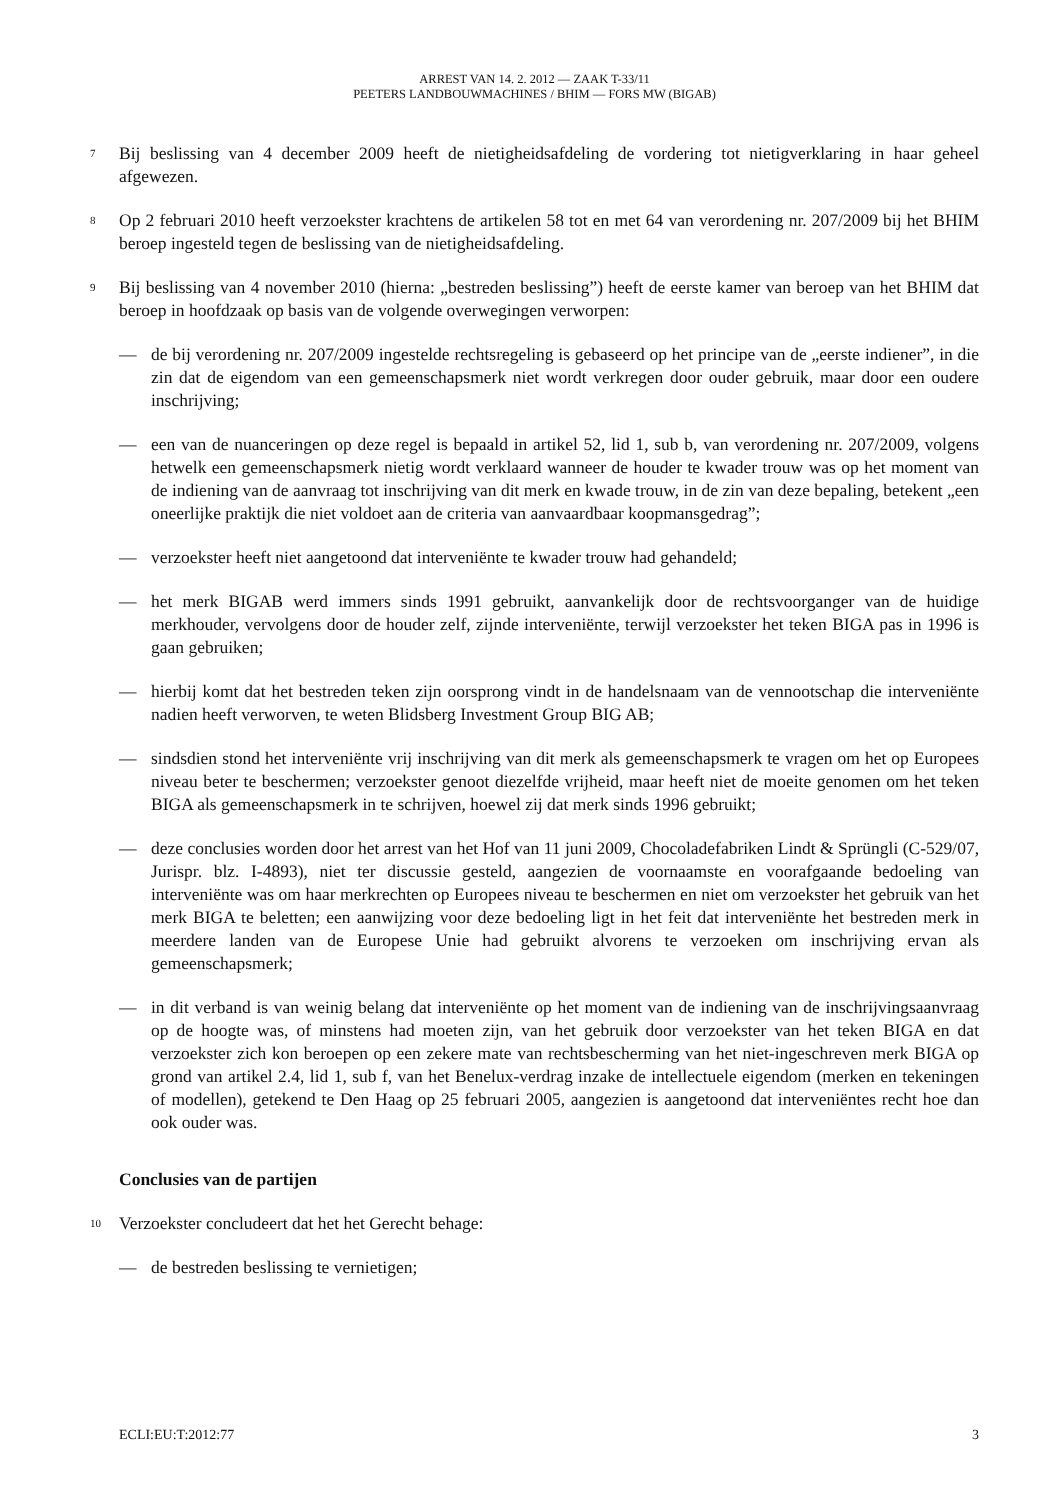ARREST VAN 14. 2. 2012 — ZAAK T-33/11
PEETERS LANDBOUWMACHINES / BHIM — FORS MW (BIGAB)
7
Bij beslissing van 4 december 2009 heeft de nietigheidsafdeling de vordering tot nietigverklaring in haar geheel afgewezen.
8
Op 2 februari 2010 heeft verzoekster krachtens de artikelen 58 tot en met 64 van verordening nr. 207/2009 bij het BHIM beroep ingesteld tegen de beslissing van de nietigheidsafdeling.
9
Bij beslissing van 4 november 2010 (hierna: „bestreden beslissing”) heeft de eerste kamer van beroep van het BHIM dat beroep in hoofdzaak op basis van de volgende overwegingen verworpen:
— de bij verordening nr. 207/2009 ingestelde rechtsregeling is gebaseerd op het principe van de „eerste indiener”, in die zin dat de eigendom van een gemeenschapsmerk niet wordt verkregen door ouder gebruik, maar door een oudere inschrijving;
— een van de nuanceringen op deze regel is bepaald in artikel 52, lid 1, sub b, van verordening nr. 207/2009, volgens hetwelk een gemeenschapsmerk nietig wordt verklaard wanneer de houder te kwader trouw was op het moment van de indiening van de aanvraag tot inschrijving van dit merk en kwade trouw, in de zin van deze bepaling, betekent „een oneerlijke praktijk die niet voldoet aan de criteria van aanvaardbaar koopmansgedrag”;
— verzoekster heeft niet aangetoond dat interveniënte te kwader trouw had gehandeld;
— het merk BIGAB werd immers sinds 1991 gebruikt, aanvankelijk door de rechtsvoorganger van de huidige merkhouder, vervolgens door de houder zelf, zijnde interveniënte, terwijl verzoekster het teken BIGA pas in 1996 is gaan gebruiken;
— hierbij komt dat het bestreden teken zijn oorsprong vindt in de handelsnaam van de vennootschap die interveniënte nadien heeft verworven, te weten Blidsberg Investment Group BIG AB;
— sindsdien stond het interveniënte vrij inschrijving van dit merk als gemeenschapsmerk te vragen om het op Europees niveau beter te beschermen; verzoekster genoot diezelfde vrijheid, maar heeft niet de moeite genomen om het teken BIGA als gemeenschapsmerk in te schrijven, hoewel zij dat merk sinds 1996 gebruikt;
— deze conclusies worden door het arrest van het Hof van 11 juni 2009, Chocoladefabriken Lindt & Sprüngli (C-529/07, Jurispr. blz. I-4893), niet ter discussie gesteld, aangezien de voornaamste en voorafgaande bedoeling van interveniënte was om haar merkrechten op Europees niveau te beschermen en niet om verzoekster het gebruik van het merk BIGA te beletten; een aanwijzing voor deze bedoeling ligt in het feit dat interveniënte het bestreden merk in meerdere landen van de Europese Unie had gebruikt alvorens te verzoeken om inschrijving ervan als gemeenschapsmerk;
— in dit verband is van weinig belang dat interveniënte op het moment van de indiening van de inschrijvingsaanvraag op de hoogte was, of minstens had moeten zijn, van het gebruik door verzoekster van het teken BIGA en dat verzoekster zich kon beroepen op een zekere mate van rechtsbescherming van het niet-ingeschreven merk BIGA op grond van artikel 2.4, lid 1, sub f, van het Benelux-verdrag inzake de intellectuele eigendom (merken en tekeningen of modellen), getekend te Den Haag op 25 februari 2005, aangezien is aangetoond dat interveniëntes recht hoe dan ook ouder was.
Conclusies van de partijen
10
Verzoekster concludeert dat het het Gerecht behage:
— de bestreden beslissing te vernietigen;
ECLI:EU:T:2012:77 3